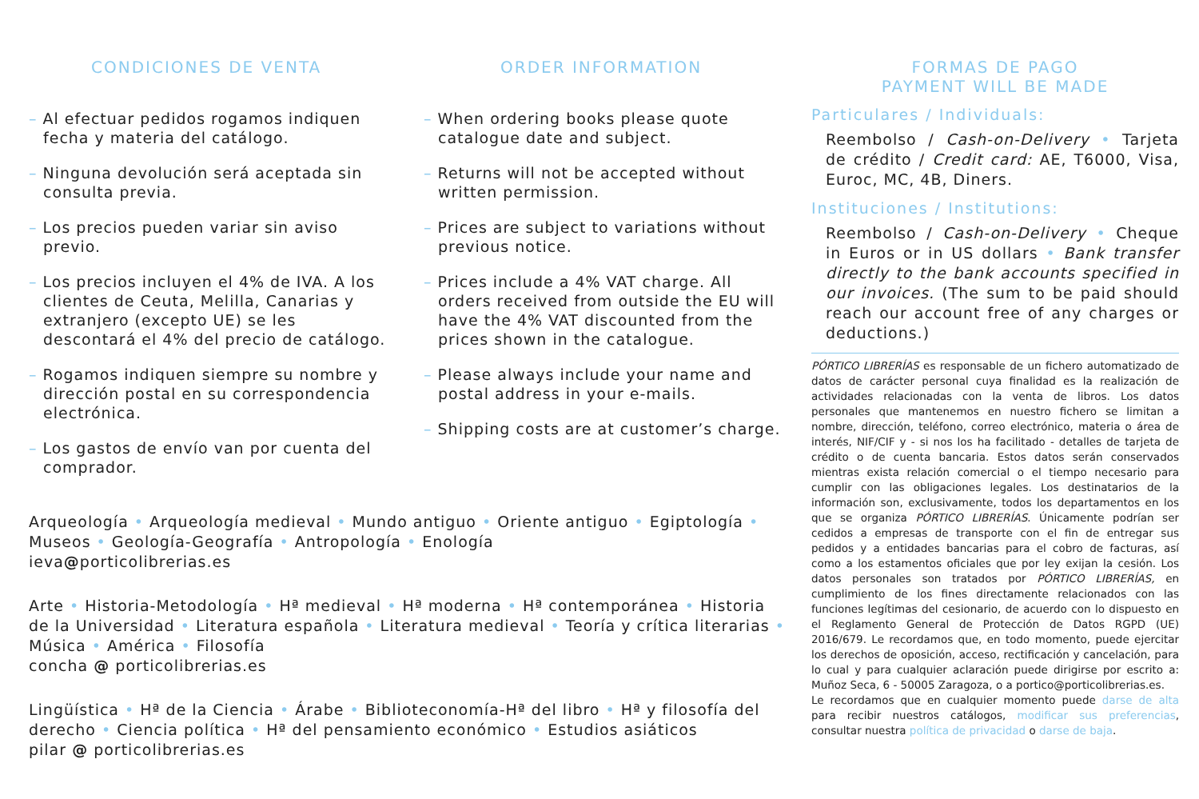CONDICIONES DE VENTA
– Al efectuar pedidos rogamos indiquen fecha y materia del catálogo.
– Ninguna devolución será aceptada sin consulta previa.
– Los precios pueden variar sin aviso previo.
– Los precios incluyen el 4% de IVA. A los clientes de Ceuta, Melilla, Canarias y extranjero (excepto UE) se les descontará el 4% del precio de catálogo.
– Rogamos indiquen siempre su nombre y dirección postal en su correspondencia electrónica.
– Los gastos de envío van por cuenta del comprador.
ORDER INFORMATION
– When ordering books please quote catalogue date and subject.
– Returns will not be accepted without written permission.
– Prices are subject to variations without previous notice.
– Prices include a 4% VAT charge. All orders received from outside the EU will have the 4% VAT discounted from the prices shown in the catalogue.
– Please always include your name and postal address in your e-mails.
– Shipping costs are at customer’s charge.
FORMAS DE PAGO
PAYMENT WILL BE MADE
Particulares / Individuals:
Reembolso / Cash-on-Delivery • Tarjeta de crédito / Credit card: AE, T6000, Visa, Euroc, MC, 4B, Diners.
Instituciones / Institutions:
Reembolso / Cash-on-Delivery • Cheque in Euros or in US dollars • Bank transfer directly to the bank accounts specified in our invoices. (The sum to be paid should reach our account free of any charges or deductions.)
PÓRTICO LIBRERÍAS es responsable de un fichero automatizado de datos de carácter personal cuya finalidad es la realización de actividades relacionadas con la venta de libros. Los datos personales que mantenemos en nuestro fichero se limitan a nombre, dirección, teléfono, correo electrónico, materia o área de interés, NIF/CIF y - si nos los ha facilitado - detalles de tarjeta de crédito o de cuenta bancaria. Estos datos serán conservados mientras exista relación comercial o el tiempo necesario para cumplir con las obligaciones legales. Los destinatarios de la información son, exclusivamente, todos los departamentos en los que se organiza PÓRTICO LIBRERÍAS. Únicamente podrían ser cedidos a empresas de transporte con el fin de entregar sus pedidos y a entidades bancarias para el cobro de facturas, así como a los estamentos oficiales que por ley exijan la cesión. Los datos personales son tratados por PÓRTICO LIBRERÍAS, en cumplimiento de los fines directamente relacionados con las funciones legítimas del cesionario, de acuerdo con lo dispuesto en el Reglamento General de Protección de Datos RGPD (UE) 2016/679. Le recordamos que, en todo momento, puede ejercitar los derechos de oposición, acceso, rectificación y cancelación, para lo cual y para cualquier aclaración puede dirigirse por escrito a: Muñoz Seca, 6 - 50005 Zaragoza, o a portico@porticolibrerias.es.
Le recordamos que en cualquier momento puede darse de alta para recibir nuestros catálogos, modificar sus preferencias, consultar nuestra política de privacidad o darse de baja.
Arqueología • Arqueología medieval • Mundo antiguo • Oriente antiguo • Egiptología • Museos • Geología-Geografía • Antropología • Enología
ieva@porticolibrerias.es
Arte • Historia-Metodología • Hª medieval • Hª moderna • Hª contemporánea • Historia de la Universidad • Literatura española • Literatura medieval • Teoría y crítica literarias • Música • América • Filosofía
concha @ porticolibrerias.es
Lingüística • Hª de la Ciencia • Árabe • Biblioteconomía-Hª del libro • Hª y filosofía del derecho • Ciencia política • Hª del pensamiento económico • Estudios asiáticos
pilar @ porticolibrerias.es